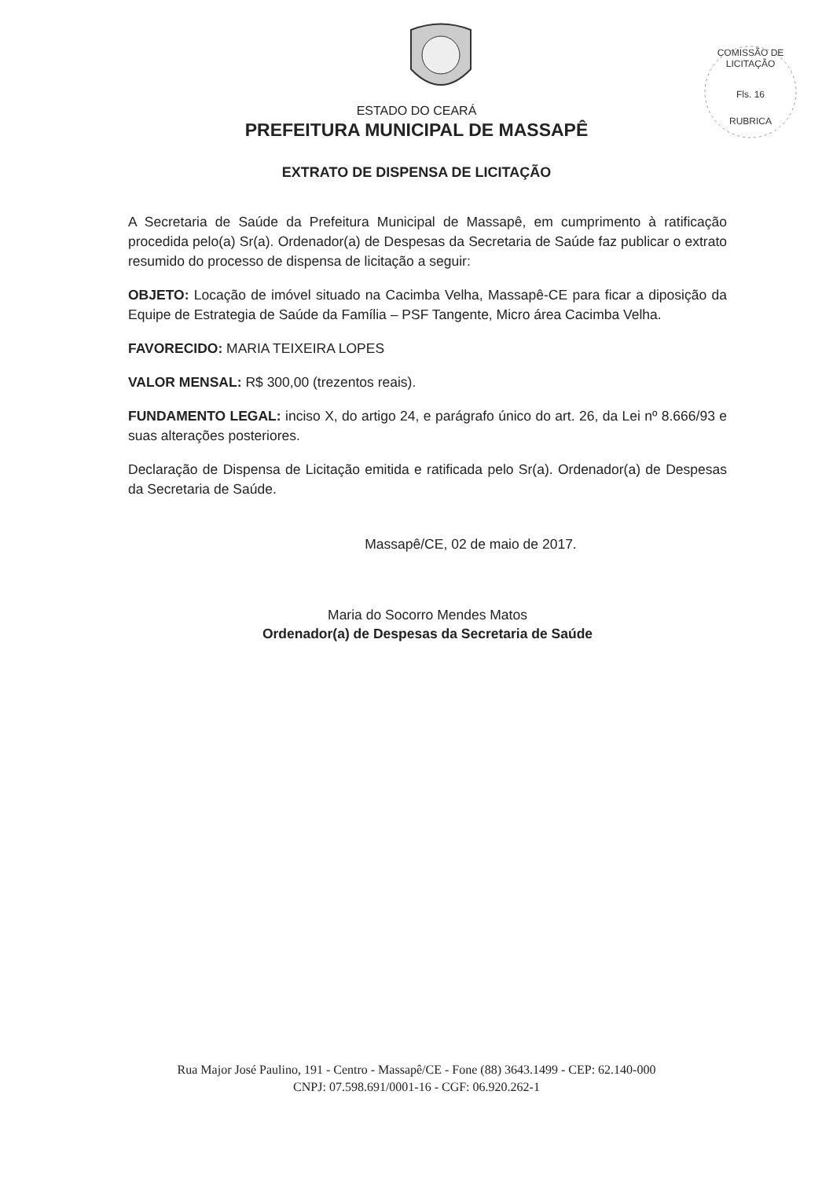COMISSÃO DE LICITAÇÃO
Fls. 16
RUBRICA
ESTADO DO CEARÁ
PREFEITURA MUNICIPAL DE MASSAPÊ
EXTRATO DE DISPENSA DE LICITAÇÃO
A Secretaria de Saúde da Prefeitura Municipal de Massapê, em cumprimento à ratificação procedida pelo(a) Sr(a). Ordenador(a) de Despesas da Secretaria de Saúde faz publicar o extrato resumido do processo de dispensa de licitação a seguir:
OBJETO: Locação de imóvel situado na Cacimba Velha, Massapê-CE para ficar a diposição da Equipe de Estrategia de Saúde da Família – PSF Tangente, Micro área Cacimba Velha.
FAVORECIDO: MARIA TEIXEIRA LOPES
VALOR MENSAL: R$ 300,00 (trezentos reais).
FUNDAMENTO LEGAL: inciso X, do artigo 24, e parágrafo único do art. 26, da Lei nº 8.666/93 e suas alterações posteriores.
Declaração de Dispensa de Licitação emitida e ratificada pelo Sr(a). Ordenador(a) de Despesas da Secretaria de Saúde.
Massapê/CE, 02 de maio de 2017.
Maria do Socorro Mendes Matos
Ordenador(a) de Despesas da Secretaria de Saúde
Rua Major José Paulino, 191 - Centro - Massapê/CE - Fone (88) 3643.1499 - CEP: 62.140-000
CNPJ: 07.598.691/0001-16 - CGF: 06.920.262-1